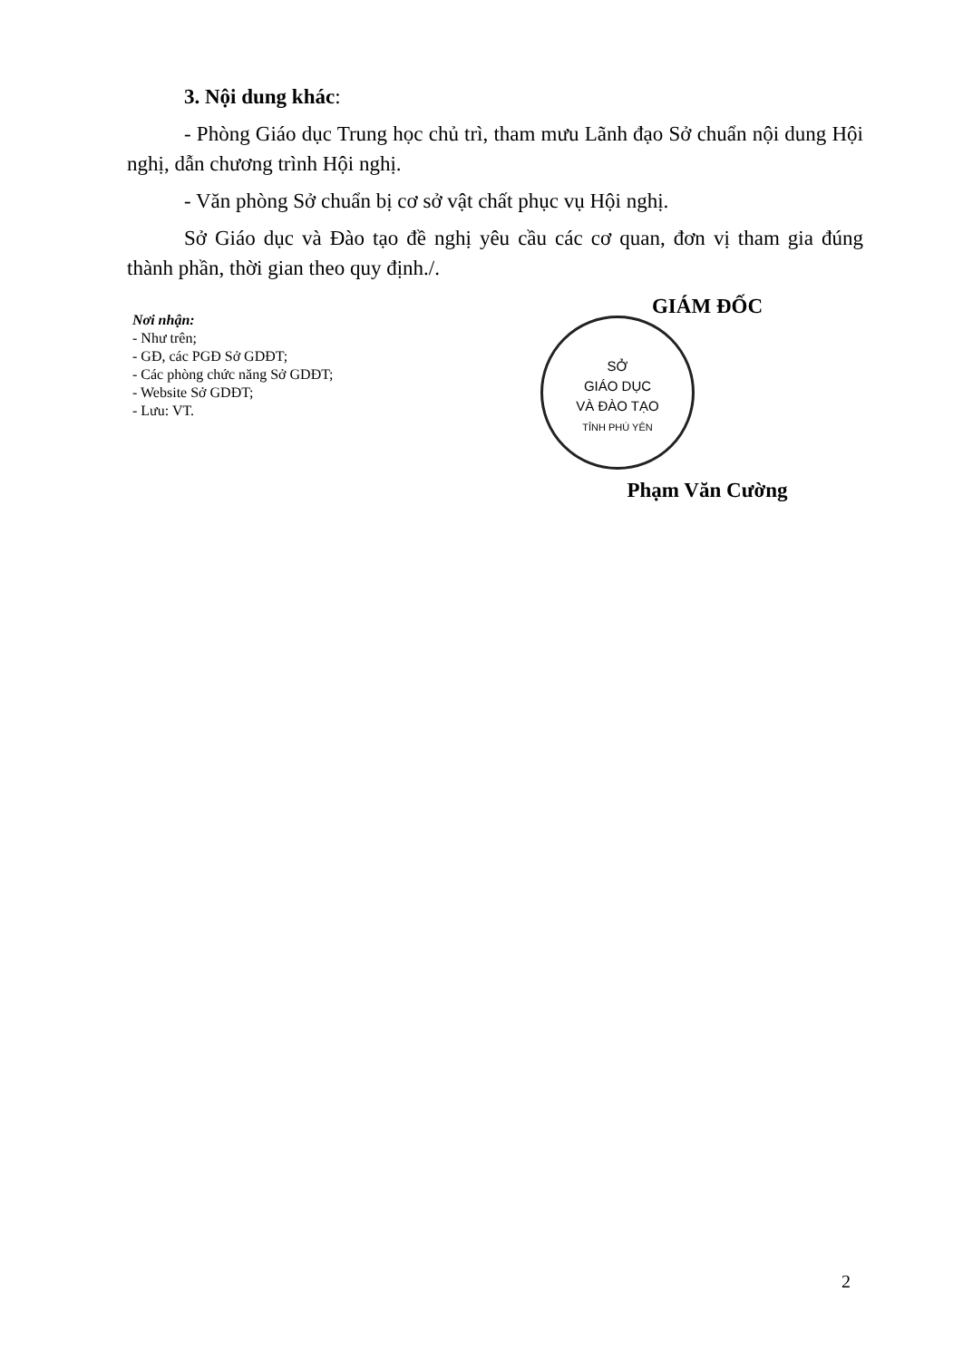3. Nội dung khác:
- Phòng Giáo dục Trung học chủ trì, tham mưu Lãnh đạo Sở chuẩn nội dung Hội nghị, dẫn chương trình Hội nghị.
- Văn phòng Sở chuẩn bị cơ sở vật chất phục vụ Hội nghị.
Sở Giáo dục và Đào tạo đề nghị yêu cầu các cơ quan, đơn vị tham gia đúng thành phần, thời gian theo quy định./.
Nơi nhận:
- Như trên;
- GĐ, các PGĐ Sở GDĐT;
- Các phòng chức năng Sở GDĐT;
- Website Sở GDĐT;
- Lưu: VT.
GIÁM ĐỐC
SỞ
GIÁO DỤC
VÀ ĐÀO TẠO
TỈNH PHÚ YÊN
Phạm Văn Cường
2